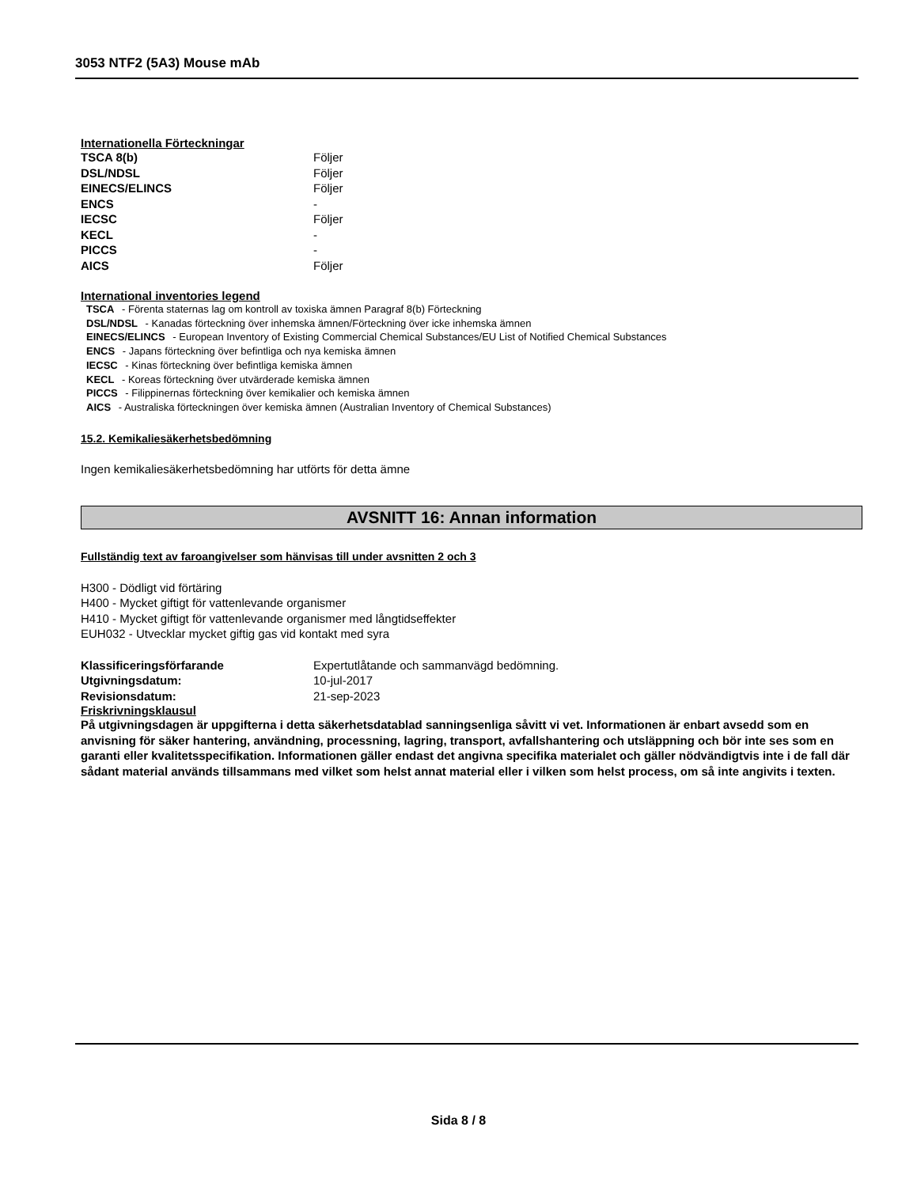3053 NTF2 (5A3) Mouse mAb
Internationella Förteckningar
| TSCA 8(b) | Följer |
| DSL/NDSL | Följer |
| EINECS/ELINCS | Följer |
| ENCS | - |
| IECSC | Följer |
| KECL | - |
| PICCS | - |
| AICS | Följer |
International inventories legend
TSCA - Förenta staternas lag om kontroll av toxiska ämnen Paragraf 8(b) Förteckning
DSL/NDSL - Kanadas förteckning över inhemska ämnen/Förteckning över icke inhemska ämnen
EINECS/ELINCS - European Inventory of Existing Commercial Chemical Substances/EU List of Notified Chemical Substances
ENCS - Japans förteckning över befintliga och nya kemiska ämnen
IECSC - Kinas förteckning över befintliga kemiska ämnen
KECL - Koreas förteckning över utvärderade kemiska ämnen
PICCS - Filippinernas förteckning över kemikalier och kemiska ämnen
AICS - Australiska förteckningen över kemiska ämnen (Australian Inventory of Chemical Substances)
15.2. Kemikaliesäkerhetsbedömning
Ingen kemikaliesäkerhetsbedömning har utförts för detta ämne
AVSNITT 16: Annan information
Fullständig text av faroangivelser som hänvisas till under avsnitten 2 och 3
H300 - Dödligt vid förtäring
H400 - Mycket giftigt för vattenlevande organismer
H410 - Mycket giftigt för vattenlevande organismer med långtidseffekter
EUH032 - Utvecklar mycket giftig gas vid kontakt med syra
| Klassificeringsförfarande | Expertutlåtande och sammanvägd bedömning. |
| Utgivningsdatum: | 10-jul-2017 |
| Revisionsdatum: | 21-sep-2023 |
Friskrivningsklausul
På utgivningsdagen är uppgifterna i detta säkerhetsdatablad sanningsenliga såvitt vi vet. Informationen är enbart avsedd som en anvisning för säker hantering, användning, processning, lagring, transport, avfallshantering och utsläppning och bör inte ses som en garanti eller kvalitetsspecifikation. Informationen gäller endast det angivna specifika materialet och gäller nödvändigtvis inte i de fall där sådant material används tillsammans med vilket som helst annat material eller i vilken som helst process, om så inte angivits i texten.
Sida 8 / 8